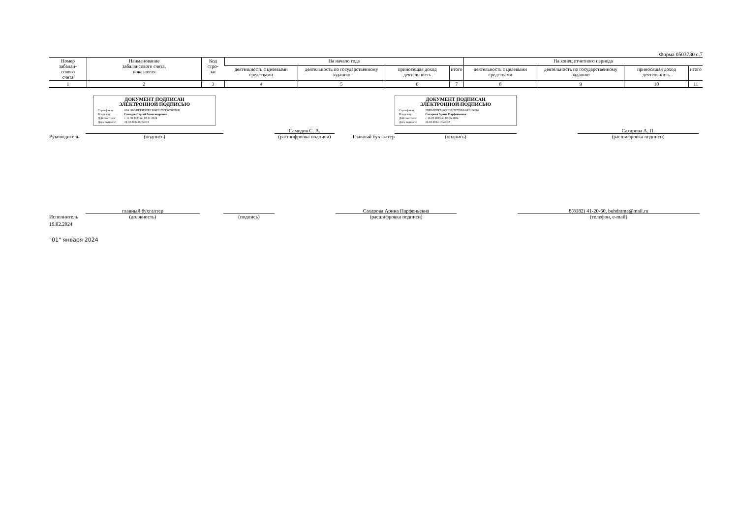Форма 0503730 с.7
| Номер забалан- сового счета | Наименование забалансового счета, показателя | Код стро- ки | На начало года | | | | На конец отчетного периода | | | |
| --- | --- | --- | --- | --- | --- | --- | --- | --- | --- | --- |
| | | | деятельность с целевыми средствами | деятельность по государственному заданию | приносящая доход деятельность | итого | деятельность с целевыми средствами | деятельность по государственному заданию | приносящая доход деятельность | итого |
| 1 | 2 | 3 | 4 | 5 | 6 | 7 | 8 | 9 | 10 | 11 |
Руководитель
ДОКУМЕНТ ПОДПИСАН
ЭЛЕКТРОННОЙ ПОДПИСЬЮ
Сертификат: 00A146ADEF4D95EC904F01555D6891E86D
Владелец: Самодов Сергей Александрович
Действителен: с 11.08.2023 по 03.11.2024
Дата подписи: 19.02.2024 09:36:03
(подпись)
Самодов С. А.
(расшифровка подписи)
Главный бухгалтер
ДОКУМЕНТ ПОДПИСАН
ЭЛЕКТРОННОЙ ПОДПИСЬЮ
Сертификат: 2DF04370EA260CDAD2709AAAE6164269
Владелец: Сахарова Арина Парфеньевна
Действителен: с 16.03.2023 по 08.06.2024
Дата подписи: 16.02.2024 16:49:02
(подпись)
Сахарова А. П.
(расшифровка подписи)
Исполнитель
главный бухгалтер
(должность)
(подпись)
Сахарова Арина Парфеньевна
(расшифровка подписи)
8(8182) 41-20-60, buhdrama@mail.ru
(телефон, e-mail)
19.02.2024
"01" января 2024